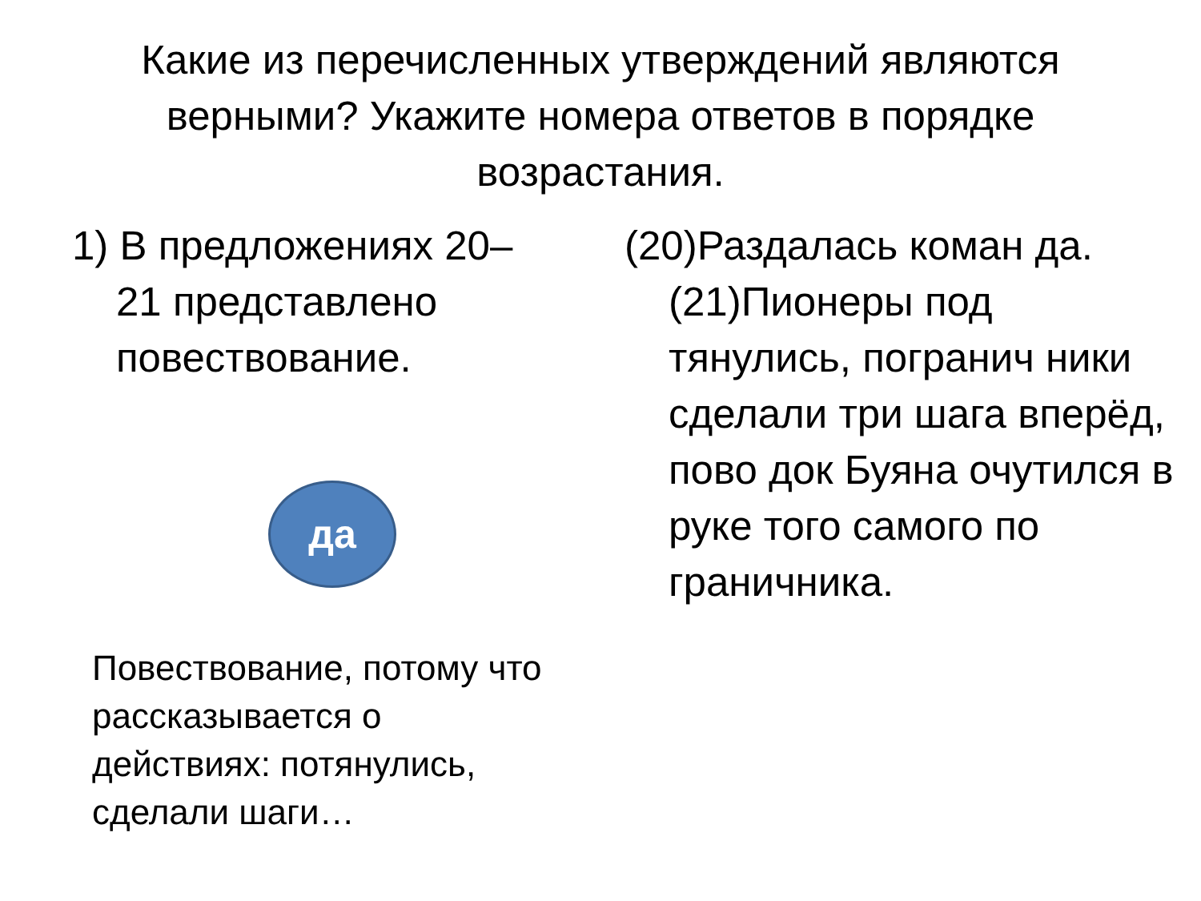Какие из перечисленных утверждений являются верными? Укажите номера ответов в порядке возрастания.
1) В предложениях 20–21 представлено повествование.
да
Повествование, потому что рассказывается о действиях: потянулись, сделали шаги…
(20)Раздалась коман да. (21)Пионеры под тянулись, погранич ники сделали три шага вперёд, пово док Буяна очутился в руке того самого по граничника.